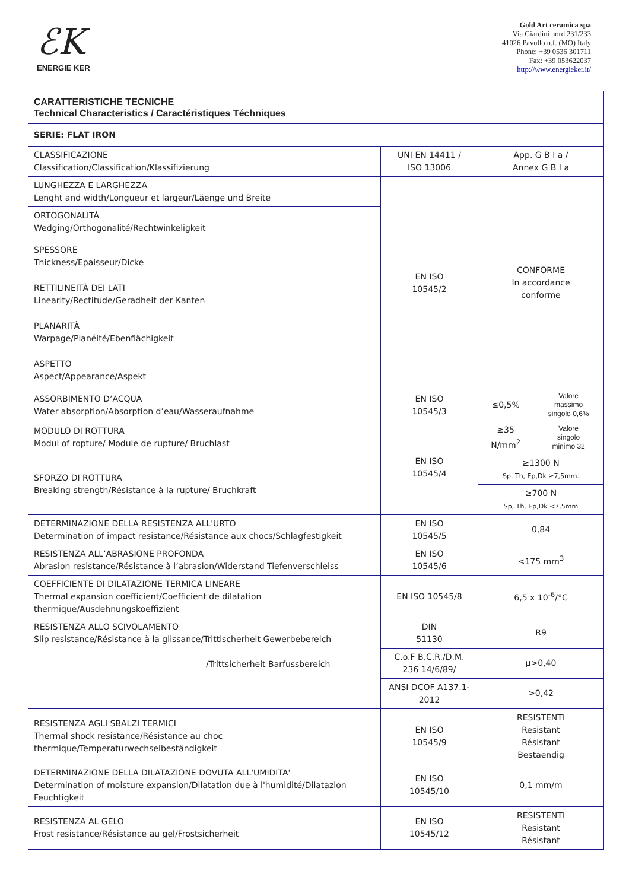ℰK
ENERGIE KER
Gold Art ceramica spa
Via Giardini nord 231/233
41026 Pavullo n.f. (MO) Italy
Phone: +39 0536 301711
Fax: +39 053622037
http://www.energieker.it/
| CARATTERISTICHE TECNICHE Technical Characteristics / Caractéristiques Téchniques | | | |
| SERIE: FLAT IRON | | | |
| CLASSIFICAZIONE Classification/Classification/Klassifizierung | UNI EN 14411 / ISO 13006 | App. G B I a / Annex G B I a | |
| LUNGHEZZA E LARGHEZZA Lenght and width/Longueur et largeur/Läenge und Breite | EN ISO 10545/2 | CONFORME In accordance conforme | |
| ORTOGONALITÀ Wedging/Orthogonalité/Rechtwinkeligkeit | | | |
| SPESSORE Thickness/Epaisseur/Dicke | | | |
| RETTILINEITÀ DEI LATI Linearity/Rectitude/Geradheit der Kanten | | | |
| PLANARITÀ Warpage/Planéité/Ebenflächigkeit | | | |
| ASPETTO Aspect/Appearance/Aspekt | | | |
| ASSORBIMENTO D’ACQUA Water absorption/Absorption d’eau/Wasseraufnahme | EN ISO 10545/3 | ≤0,5% | Valore massimo singolo 0,6% |
| MODULO DI ROTTURA Modul of ropture/ Module de rupture/ Bruchlast | EN ISO 10545/4 | ≥35 N/mm<sup>2</sup> | Valore singolo minimo 32 |
| SFORZO DI ROTTURA Breaking strength/Résistance à la rupture/ Bruchkraft | | ≥1300 N Sp, Th, Ep,Dk ≥7,5mm. | |
| | | ≥700 N Sp, Th, Ep,Dk <7,5mm | |
| DETERMINAZIONE DELLA RESISTENZA ALL'URTO Determination of impact resistance/Résistance aux chocs/Schlagfestigkeit | EN ISO 10545/5 | 0,84 | |
| RESISTENZA ALL’ABRASIONE PROFONDA Abrasion resistance/Résistance à l’abrasion/Widerstand Tiefenverschleiss | EN ISO 10545/6 | <175 mm<sup>3</sup> | |
| COEFFICIENTE DI DILATAZIONE TERMICA LINEARE Thermal expansion coefficient/Coefficient de dilatation thermique/Ausdehnungskoeffizient | EN ISO 10545/8 | 6,5 x 10<sup>-6</sup>/°C | |
| RESISTENZA ALLO SCIVOLAMENTO Slip resistance/Résistance à la glissance/Trittischerheit Gewerbebereich /Trittsicherheit Barfussbereich | DIN 51130 | R9 | |
| | C.o.F B.C.R./D.M. 236 14/6/89/ | µ>0,40 | |
| | ANSI DCOF A137.1- 2012 | >0,42 | |
| RESISTENZA AGLI SBALZI TERMICI Thermal shock resistance/Résistance au choc thermique/Temperaturwechselbeständigkeit | EN ISO 10545/9 | RESISTENTI Resistant Résistant Bestaendig | |
| DETERMINAZIONE DELLA DILATAZIONE DOVUTA ALL'UMIDITA' Determination of moisture expansion/Dilatation due à l'humidité/Dilatazion Feuchtigkeit | EN ISO 10545/10 | 0,1 mm/m | |
| RESISTENZA AL GELO Frost resistance/Résistance au gel/Frostsicherheit | EN ISO 10545/12 | RESISTENTI Resistant Résistant | |